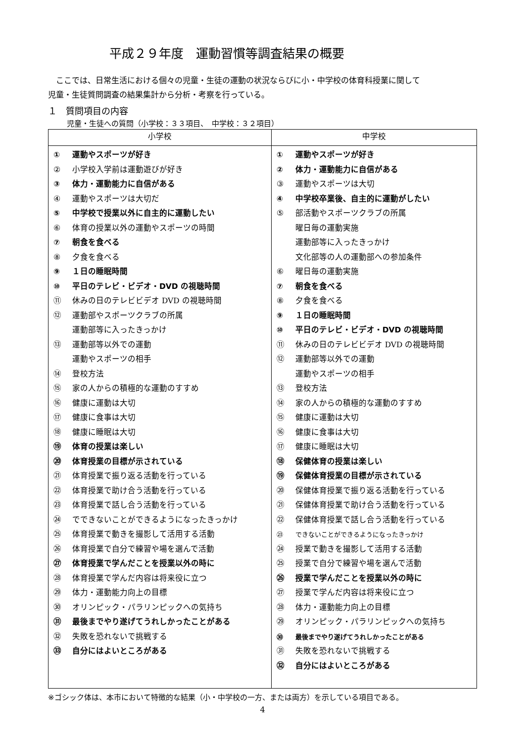平成２９年度　運動習慣等調査結果の概要
ここでは、日常生活における個々の児童・生徒の運動の状況ならびに小・中学校の体育科授業に関して
児童・生徒質問調査の結果集計から分析・考察を行っている。
１　質問項目の内容
児童・生徒への質問（小学校：３３項目、　中学校：３２項目）
| 小学校 | 中学校 |
| --- | --- |
| ① 運動やスポーツが好き ② 小学校入学前は運動遊びが好き ③ 体力・運動能力に自信がある ④ 運動やスポーツは大切だ ⑤ 中学校で授業以外に自主的に運動したい ⑥ 体育の授業以外の運動やスポーツの時間 ⑦ 朝食を食べる ⑧ 夕食を食べる ⑨ １日の睡眠時間 ⑩ 平日のテレビ・ビデオ・DVD の視聴時間 ⑪ 休みの日のテレビビデオ DVD の視聴時間 ⑫ 運動部やスポーツクラブの所属 運動部等に入ったきっかけ ⑬ 運動部等以外での運動 運動やスポーツの相手 ⑭ 登校方法 ⑮ 家の人からの積極的な運動のすすめ ⑯ 健康に運動は大切 ⑰ 健康に食事は大切 ⑱ 健康に睡眠は大切 ⑲ 体育の授業は楽しい ⑳ 体育授業の目標が示されている ㉑ 体育授業で振り返る活動を行っている ㉒ 体育授業で助け合う活動を行っている ㉓ 体育授業で話し合う活動を行っている ㉔ でできないことができるようになったきっかけ ㉕ 体育授業で動きを撮影して活用する活動 ㉖ 体育授業で自分で練習や場を選んで活動 ㉗ 体育授業で学んだことを授業以外の時に ㉘ 体育授業で学んだ内容は将来役に立つ ㉙ 体力・運動能力向上の目標 ㉚ オリンピック・パラリンピックへの気持ち ㉛ 最後までやり遂げてうれしかったことがある ㉜ 失敗を恐れないで挑戦する ㉝ 自分にはよいところがある | ① 運動やスポーツが好き ② 体力・運動能力に自信がある ③ 運動やスポーツは大切 ④ 中学校卒業後、自主的に運動がしたい ⑤ 部活動やスポーツクラブの所属 曜日毎の運動実施 運動部等に入ったきっかけ 文化部等の人の運動部への参加条件 ⑥ 曜日毎の運動実施 ⑦ 朝食を食べる ⑧ 夕食を食べる ⑨ １日の睡眠時間 ⑩ 平日のテレビ・ビデオ・DVD の視聴時間 ⑪ 休みの日のテレビビデオ DVD の視聴時間 ⑫ 運動部等以外での運動 運動やスポーツの相手 ⑬ 登校方法 ⑭ 家の人からの積極的な運動のすすめ ⑮ 健康に運動は大切 ⑯ 健康に食事は大切 ⑰ 健康に睡眠は大切 ⑱ 保健体育の授業は楽しい ⑲ 保健体育授業の目標が示されている ⑳ 保健体育授業で振り返る活動を行っている ㉑ 保健体育授業で助け合う活動を行っている ㉒ 保健体育授業で話し合う活動を行っている ㉓ できないことができるようになったきっかけ ㉔ 授業で動きを撮影して活用する活動 ㉕ 授業で自分で練習や場を選んで活動 ㉖ 授業で学んだことを授業以外の時に ㉗ 授業で学んだ内容は将来役に立つ ㉘ 体力・運動能力向上の目標 ㉙ オリンピック・パラリンピックへの気持ち ㉚ 最後までやり遂げてうれしかったことがある ㉛ 失敗を恐れないで挑戦する ㉜ 自分にはよいところがある |
※ゴシック体は、本市において特徴的な結果（小・中学校の一方、または両方）を示している項目である。
4